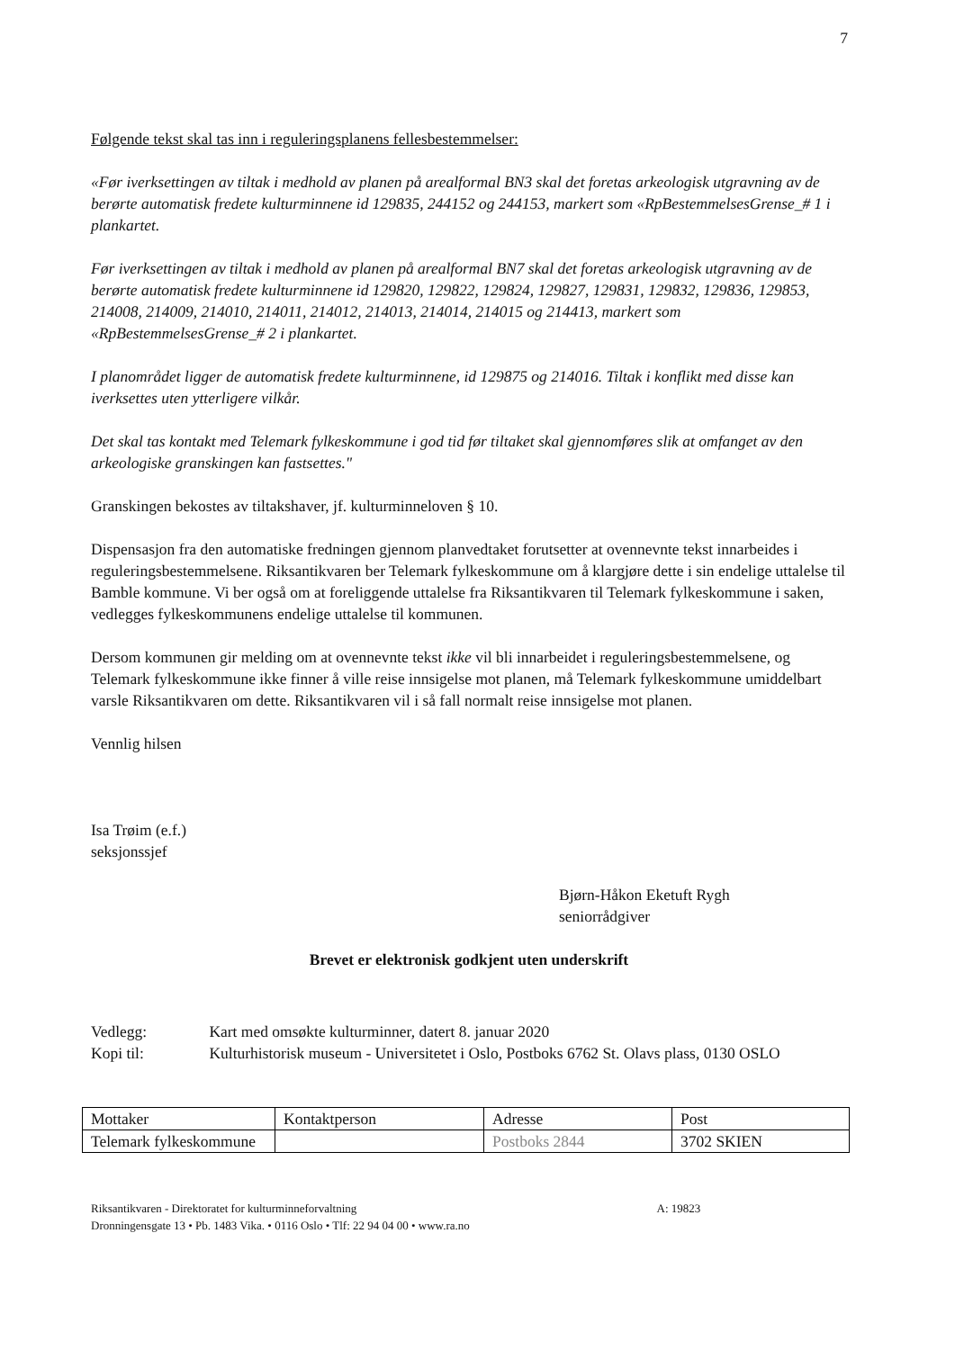7
Følgende tekst skal tas inn i reguleringsplanens fellesbestemmelser:
«Før iverksettingen av tiltak i medhold av planen på arealformal BN3 skal det foretas arkeologisk utgravning av de berørte automatisk fredete kulturminnene id 129835, 244152 og 244153, markert som «RpBestemmelsesGrense_# 1 i plankartet.
Før iverksettingen av tiltak i medhold av planen på arealformal BN7 skal det foretas arkeologisk utgravning av de berørte automatisk fredete kulturminnene id 129820, 129822, 129824, 129827, 129831, 129832, 129836, 129853, 214008, 214009, 214010, 214011, 214012, 214013, 214014, 214015 og 214413, markert som «RpBestemmelsesGrense_# 2 i plankartet.
I planområdet ligger de automatisk fredete kulturminnene, id 129875 og 214016. Tiltak i konflikt med disse kan iverksettes uten ytterligere vilkår.
Det skal tas kontakt med Telemark fylkeskommune i god tid før tiltaket skal gjennomføres slik at omfanget av den arkeologiske granskingen kan fastsettes."
Granskingen bekostes av tiltakshaver, jf. kulturminneloven § 10.
Dispensasjon fra den automatiske fredningen gjennom planvedtaket forutsetter at ovennevnte tekst innarbeides i reguleringsbestemmelsene. Riksantikvaren ber Telemark fylkeskommune om å klargjøre dette i sin endelige uttalelse til Bamble kommune. Vi ber også om at foreliggende uttalelse fra Riksantikvaren til Telemark fylkeskommune i saken, vedlegges fylkeskommunens endelige uttalelse til kommunen.
Dersom kommunen gir melding om at ovennevnte tekst ikke vil bli innarbeidet i reguleringsbestemmelsene, og Telemark fylkeskommune ikke finner å ville reise innsigelse mot planen, må Telemark fylkeskommune umiddelbart varsle Riksantikvaren om dette. Riksantikvaren vil i så fall normalt reise innsigelse mot planen.
Vennlig hilsen
Isa Trøim (e.f.)
seksjonssjef
Bjørn-Håkon Eketuft Rygh
seniorrådgiver
Brevet er elektronisk godkjent uten underskrift
Vedlegg: Kart med omsøkte kulturminner, datert 8. januar 2020
Kopi til: Kulturhistorisk museum - Universitetet i Oslo, Postboks 6762 St. Olavs plass, 0130 OSLO
| Mottaker | Kontaktperson | Adresse | Post |
| Telemark fylkeskommune | | Postboks 2844 | 3702 SKIEN |
Riksantikvaren - Direktoratet for kulturminneforvaltning A: 19823
Dronningensgate 13 • Pb. 1483 Vika. • 0116 Oslo • Tlf: 22 94 04 00 • www.ra.no